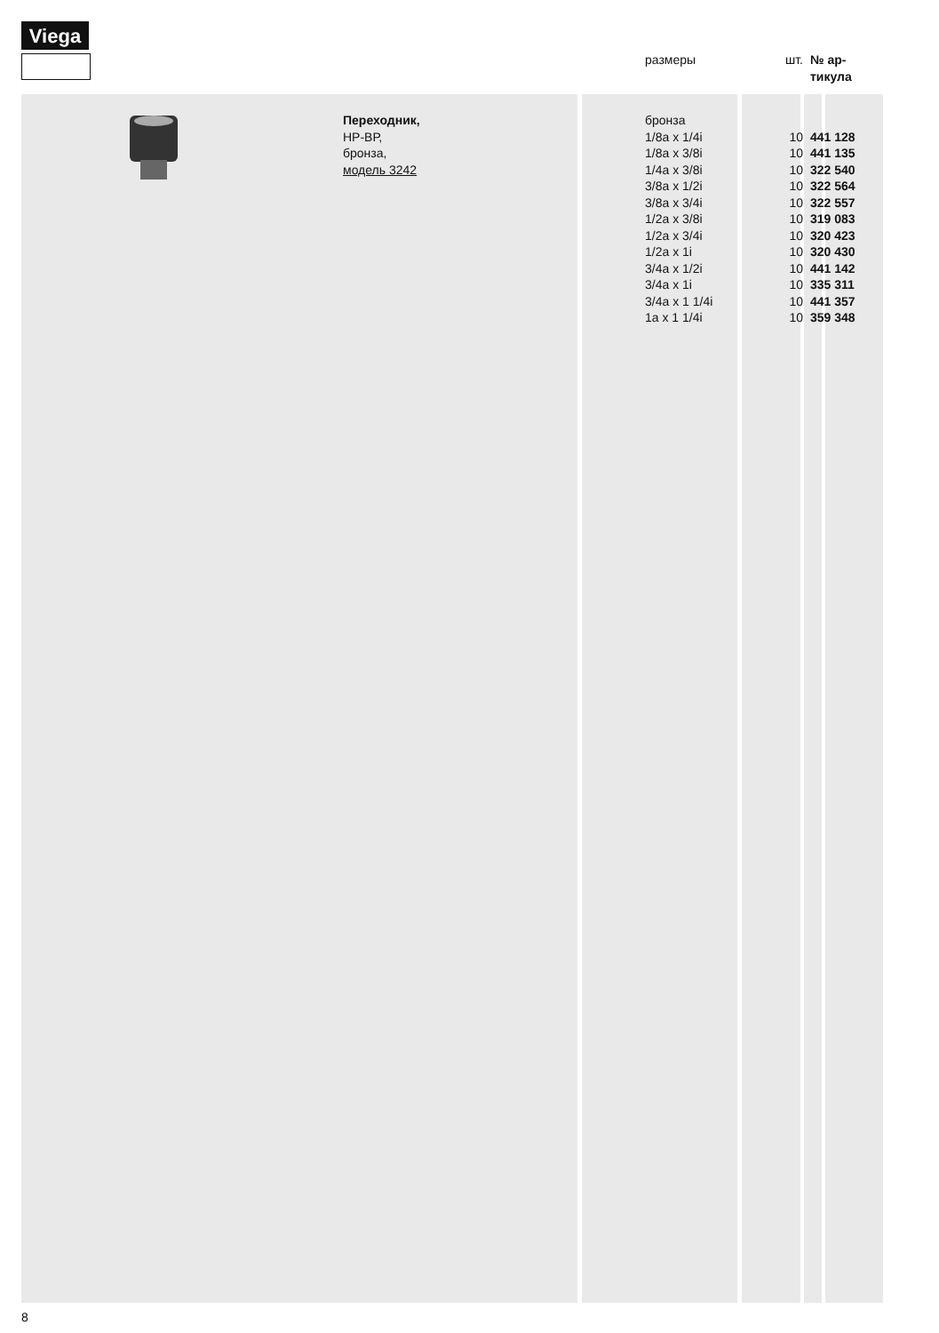Viega
| | | | размеры | шт. | № ар- тикула |
| --- | --- | --- | --- | --- | --- |
| | | Переходник, НР-ВР, бронза, модель 3242 | бронза 1/8a x 1/4i 1/8a x 3/8i 1/4a x 3/8i 3/8a x 1/2i 3/8a x 3/4i 1/2a x 3/8i 1/2a x 3/4i 1/2a x 1i 3/4a x 1/2i 3/4a x 1i 3/4a x 1 1/4i 1a x 1 1/4i | 10 10 10 10 10 10 10 10 10 10 10 10 | 441 128 441 135 322 540 322 564 322 557 319 083 320 423 320 430 441 142 335 311 441 357 359 348 |
8